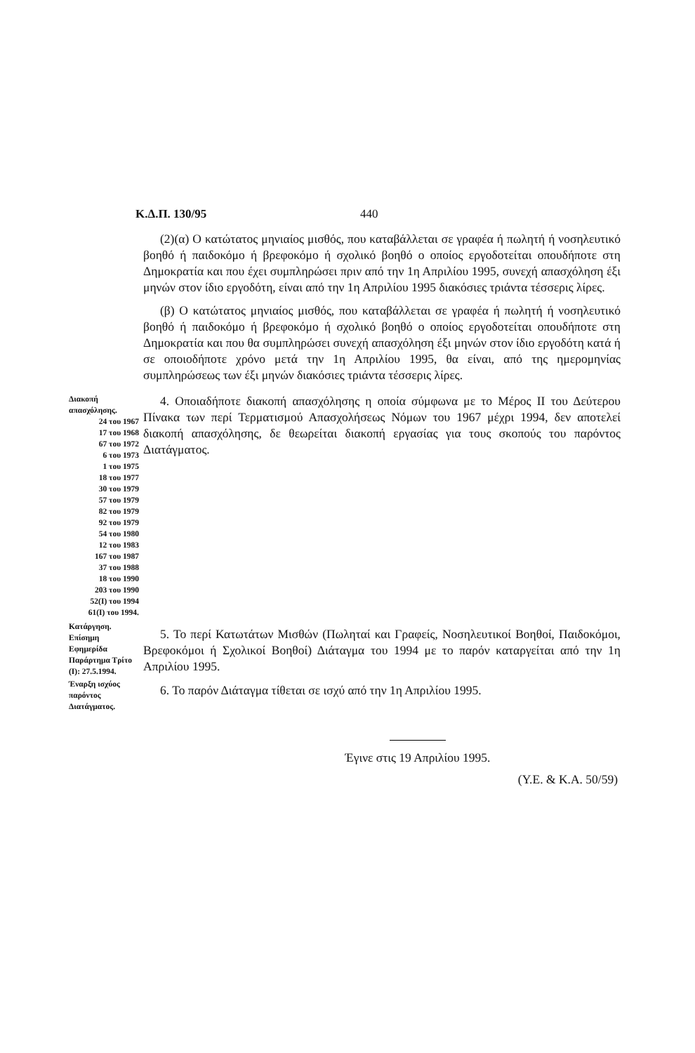Κ.Δ.Π. 130/95 440
(2)(α) Ο κατώτατος μηνιαίος μισθός, που καταβάλλεται σε γραφέα ή πωλητή ή νοσηλευτικό βοηθό ή παιδοκόμο ή βρεφοκόμο ή σχολικό βοηθό ο οποίος εργοδοτείται οπουδήποτε στη Δημοκρατία και που έχει συμπληρώσει πριν από την 1η Απριλίου 1995, συνεχή απασχόληση έξι μηνών στον ίδιο εργοδότη, είναι από την 1η Απριλίου 1995 διακόσιες τριάντα τέσσερις λίρες.
(β) Ο κατώτατος μηνιαίος μισθός, που καταβάλλεται σε γραφέα ή πωλητή ή νοσηλευτικό βοηθό ή παιδοκόμο ή βρεφοκόμο ή σχολικό βοηθό ο οποίος εργοδοτείται οπουδήποτε στη Δημοκρατία και που θα συμπληρώσει συνεχή απασχόληση έξι μηνών στον ίδιο εργοδότη κατά ή σε οποιοδήποτε χρόνο μετά την 1η Απριλίου 1995, θα είναι, από της ημερομηνίας συμπληρώσεως των έξι μηνών διακόσιες τριάντα τέσσερις λίρες.
Διακοπή απασχόλησης.
24 του 1967
17 του 1968
67 του 1972
6 του 1973
1 του 1975
18 του 1977
30 του 1979
57 του 1979
82 του 1979
92 του 1979
54 του 1980
12 του 1983
167 του 1987
37 του 1988
18 του 1990
203 του 1990
52(Ι) του 1994
61(Ι) του 1994.
4. Οποιαδήποτε διακοπή απασχόλησης η οποία σύμφωνα με το Μέρος II του Δεύτερου Πίνακα των περί Τερματισμού Απασχολήσεως Νόμων του 1967 μέχρι 1994, δεν αποτελεί διακοπή απασχόλησης, δε θεωρείται διακοπή εργασίας για τους σκοπούς του παρόντος Διατάγματος.
Κατάργηση. Επίσημη Εφημερίδα Παράρτημα Τρίτο (Ι): 27.5.1994.
5. Το περί Κατωτάτων Μισθών (Πωληταί και Γραφείς, Νοσηλευτικοί Βοηθοί, Παιδοκόμοι, Βρεφοκόμοι ή Σχολικοί Βοηθοί) Διάταγμα του 1994 με το παρόν καταργείται από την 1η Απριλίου 1995.
Έναρξη ισχύος παρόντος Διατάγματος.
6. Το παρόν Διάταγμα τίθεται σε ισχύ από την 1η Απριλίου 1995.
Έγινε στις 19 Απριλίου 1995.
(Υ.Ε. & Κ.Α. 50/59)